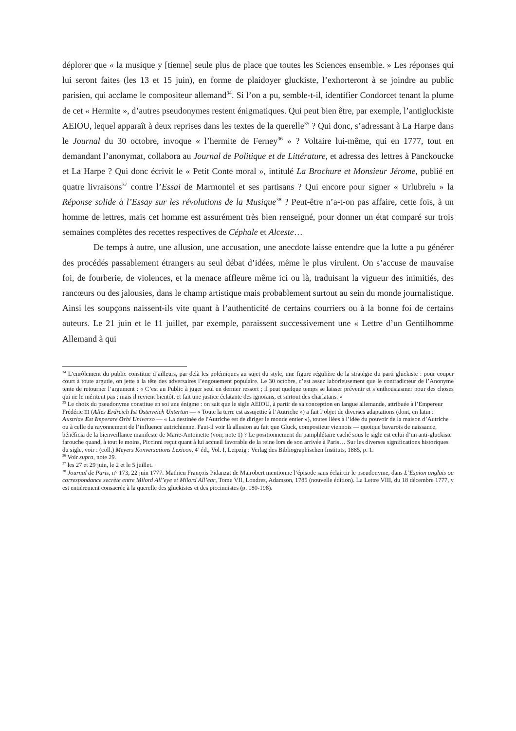déplorer que « la musique y [tienne] seule plus de place que toutes les Sciences ensemble. » Les réponses qui lui seront faites (les 13 et 15 juin), en forme de plaidoyer gluckiste, l’exhorteront à se joindre au public parisien, qui acclame le compositeur allemand<sup>34</sup>. Si l’on a pu, semble-t-il, identifier Condorcet tenant la plume de cet « Hermite », d’autres pseudonymes restent énigmatiques. Qui peut bien être, par exemple, l’antigluckiste AEIOU, lequel apparaît à deux reprises dans les textes de la querelle<sup>35</sup> ? Qui donc, s’adressant à La Harpe dans le Journal du 30 octobre, invoque « l’hermite de Ferney<sup>36</sup> » ? Voltaire lui-même, qui en 1777, tout en demandant l’anonymat, collabora au Journal de Politique et de Littérature, et adressa des lettres à Panckoucke et La Harpe ? Qui donc écrivit le « Petit Conte moral », intitulé La Brochure et Monsieur Jérome, publié en quatre livraisons<sup>37</sup> contre l’Essai de Marmontel et ses partisans ? Qui encore pour signer « Urlubrelu » la Réponse solide à l’Essay sur les révolutions de la Musique<sup>38</sup> ? Peut-être n’a-t-on pas affaire, cette fois, à un homme de lettres, mais cet homme est assurément très bien renseigné, pour donner un état comparé sur trois semaines complètes des recettes respectives de Céphale et Alceste…
De temps à autre, une allusion, une accusation, une anecdote laisse entendre que la lutte a pu générer des procédés passablement étrangers au seul débat d’idées, même le plus virulent. On s’accuse de mauvaise foi, de fourberie, de violences, et la menace affleure même ici ou là, traduisant la vigueur des inimitiés, des rancœurs ou des jalousies, dans le champ artistique mais probablement surtout au sein du monde journalistique. Ainsi les soupçons naissent-ils vite quant à l’authenticité de certains courriers ou à la bonne foi de certains auteurs. Le 21 juin et le 11 juillet, par exemple, paraissent successivement une « Lettre d’un Gentilhomme Allemand à qui
<sup>34</sup> L’enrôlement du public constitue d’ailleurs, par delà les polémiques au sujet du style, une figure régulière de la stratégie du parti gluckiste : pour couper court à toute argutie, on jette à la tête des adversaires l’engouement populaire. Le 30 octobre, c’est assez laborieusement que le contradicteur de l’Anonyme tente de retourner l’argument : « C’est au Public à juger seul en dernier ressort ; il peut quelque temps se laisser prévenir et s’enthousiasmer pour des choses qui ne le méritent pas ; mais il revient bientôt, et fait une justice éclatante des ignorans, et surtout des charlatans. »
<sup>35</sup> Le choix du pseudonyme constitue en soi une énigme : on sait que le sigle AEIOU, à partir de sa conception en langue allemande, attribuée à l’Empereur Frédéric III (Alles Erdreich Ist Österreich Untertan — « Toute la terre est assujettie à l’Autriche ») a fait l’objet de diverses adaptations (dont, en latin : Austriae Est Imperare Orbi Universo — « La destinée de l'Autriche est de diriger le monde entier »), toutes liées à l’idée du pouvoir de la maison d’Autriche ou à celle du rayonnement de l’influence autrichienne. Faut-il voir là allusion au fait que Gluck, compositeur viennois — quoique bavarois de naissance, bénéficia de la bienveillance manifeste de Marie-Antoinette (voir, note 1) ? Le positionnement du pamphlétaire caché sous le sigle est celui d’un anti-gluckiste farouche quand, à tout le moins, Piccinni reçut quant à lui accueil favorable de la reine lors de son arrivée à Paris… Sur les diverses significations historiques du sigle, voir : (coll.) Meyers Konversations Lexicon, 4<sup>e</sup> éd., Vol. I, Leipzig : Verlag des Bibliographischen Instituts, 1885, p. 1.
<sup>36</sup> Voir supra, note 29.
<sup>37</sup> les 27 et 29 juin, le 2 et le 5 juillet.
<sup>38</sup> Journal de Paris, n° 173, 22 juin 1777. Mathieu François Pidanzat de Mairobert mentionne l’épisode sans éclaircir le pseudonyme, dans L’Espion anglais ou correspondance secrète entre Milord All’eye et Milord All’ear, Tome VII, Londres, Adamson, 1785 (nouvelle édition). La Lettre VIII, du 18 décembre 1777, y est entièrement consacrée à la querelle des gluckistes et des piccinnistes (p. 180-198).